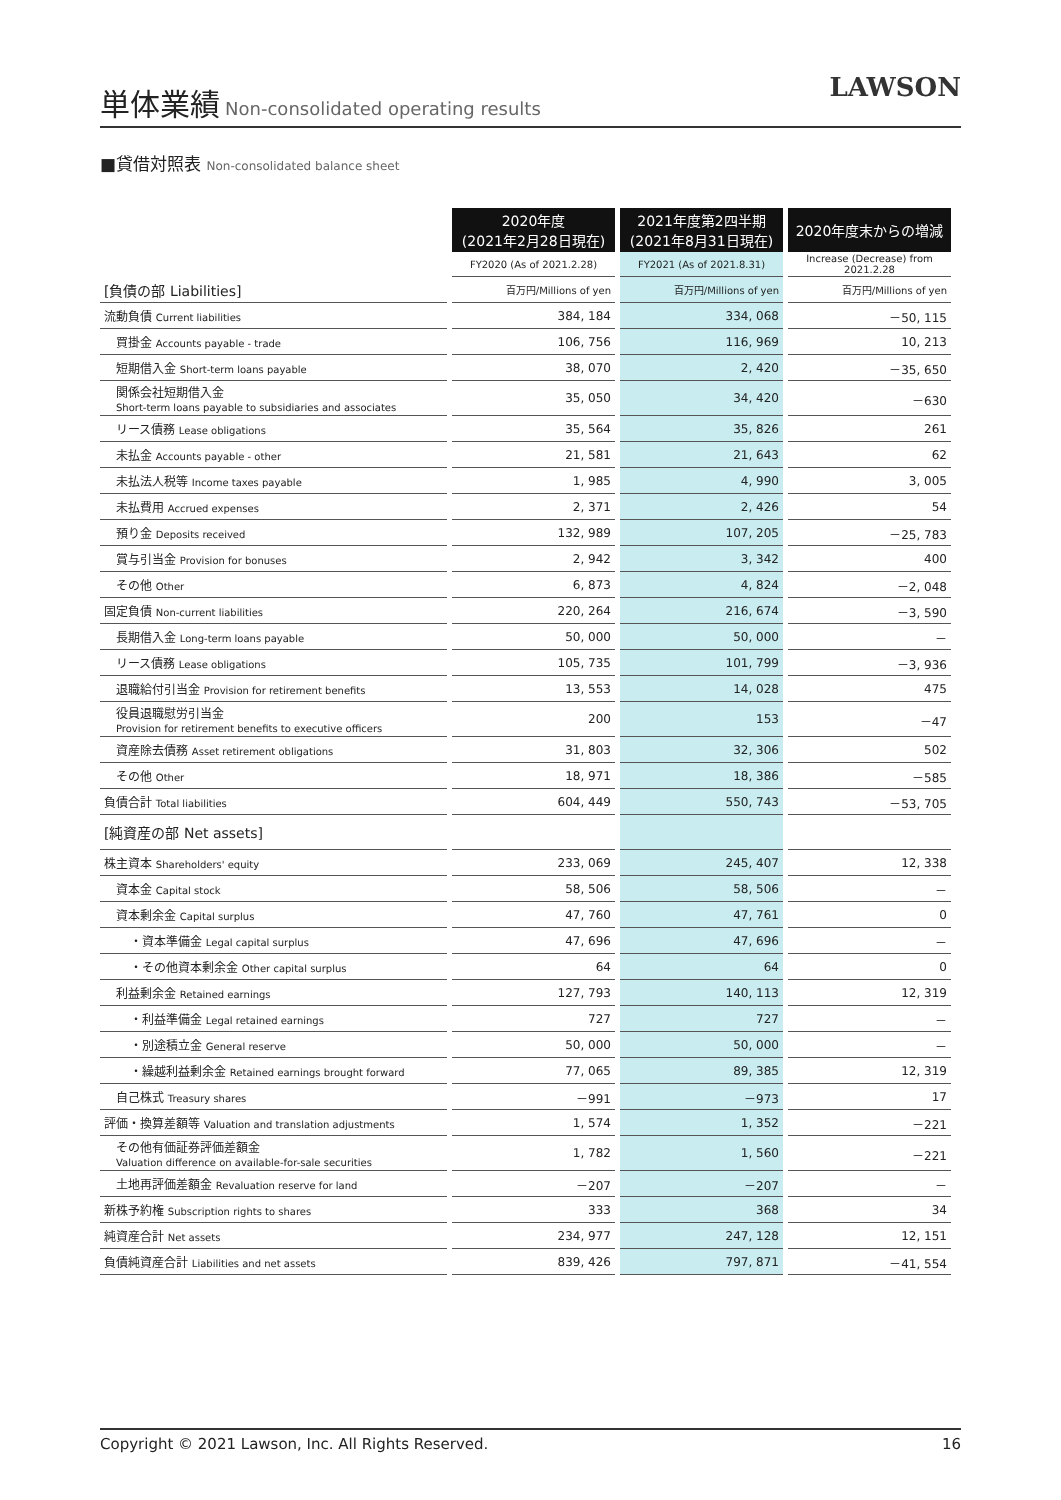単体業績
Non-consolidated operating results
LAWSON
■貸借対照表 Non-consolidated balance sheet
| | 2020年度 (2021年2月28日現在) | 2021年度第2四半期 (2021年8月31日現在) | 2020年度末からの増減 |
| | FY2020 (As of 2021.2.28) | FY2021 (As of 2021.8.31) | Increase (Decrease) from 2021.2.28 |
| [負債の部 Liabilities] | 百万円/Millions of yen | 百万円/Millions of yen | 百万円/Millions of yen |
| 流動負債 Current liabilities | 384, 184 | 334, 068 | －50, 115 |
| 買掛金 Accounts payable - trade | 106, 756 | 116, 969 | 10, 213 |
| 短期借入金 Short-term loans payable | 38, 070 | 2, 420 | －35, 650 |
| 関係会社短期借入金 Short-term loans payable to subsidiaries and associates | 35, 050 | 34, 420 | －630 |
| リース債務 Lease obligations | 35, 564 | 35, 826 | 261 |
| 未払金 Accounts payable - other | 21, 581 | 21, 643 | 62 |
| 未払法人税等 Income taxes payable | 1, 985 | 4, 990 | 3, 005 |
| 未払費用 Accrued expenses | 2, 371 | 2, 426 | 54 |
| 預り金 Deposits received | 132, 989 | 107, 205 | －25, 783 |
| 賞与引当金 Provision for bonuses | 2, 942 | 3, 342 | 400 |
| その他 Other | 6, 873 | 4, 824 | －2, 048 |
| 固定負債 Non-current liabilities | 220, 264 | 216, 674 | －3, 590 |
| 長期借入金 Long-term loans payable | 50, 000 | 50, 000 | － |
| リース債務 Lease obligations | 105, 735 | 101, 799 | －3, 936 |
| 退職給付引当金 Provision for retirement benefits | 13, 553 | 14, 028 | 475 |
| 役員退職慰労引当金 Provision for retirement benefits to executive officers | 200 | 153 | －47 |
| 資産除去債務 Asset retirement obligations | 31, 803 | 32, 306 | 502 |
| その他 Other | 18, 971 | 18, 386 | －585 |
| 負債合計 Total liabilities | 604, 449 | 550, 743 | －53, 705 |
| [純資産の部 Net assets] | | | |
| 株主資本 Shareholders' equity | 233, 069 | 245, 407 | 12, 338 |
| 資本金 Capital stock | 58, 506 | 58, 506 | － |
| 資本剰余金 Capital surplus | 47, 760 | 47, 761 | 0 |
| ・資本準備金 Legal capital surplus | 47, 696 | 47, 696 | － |
| ・その他資本剰余金 Other capital surplus | 64 | 64 | 0 |
| 利益剰余金 Retained earnings | 127, 793 | 140, 113 | 12, 319 |
| ・利益準備金 Legal retained earnings | 727 | 727 | － |
| ・別途積立金 General reserve | 50, 000 | 50, 000 | － |
| ・繰越利益剰余金 Retained earnings brought forward | 77, 065 | 89, 385 | 12, 319 |
| 自己株式 Treasury shares | －991 | －973 | 17 |
| 評価・換算差額等 Valuation and translation adjustments | 1, 574 | 1, 352 | －221 |
| その他有価証券評価差額金 Valuation difference on available-for-sale securities | 1, 782 | 1, 560 | －221 |
| 土地再評価差額金 Revaluation reserve for land | －207 | －207 | － |
| 新株予約権 Subscription rights to shares | 333 | 368 | 34 |
| 純資産合計 Net assets | 234, 977 | 247, 128 | 12, 151 |
| 負債純資産合計 Liabilities and net assets | 839, 426 | 797, 871 | －41, 554 |
Copyright © 2021 Lawson, Inc. All Rights Reserved. 16